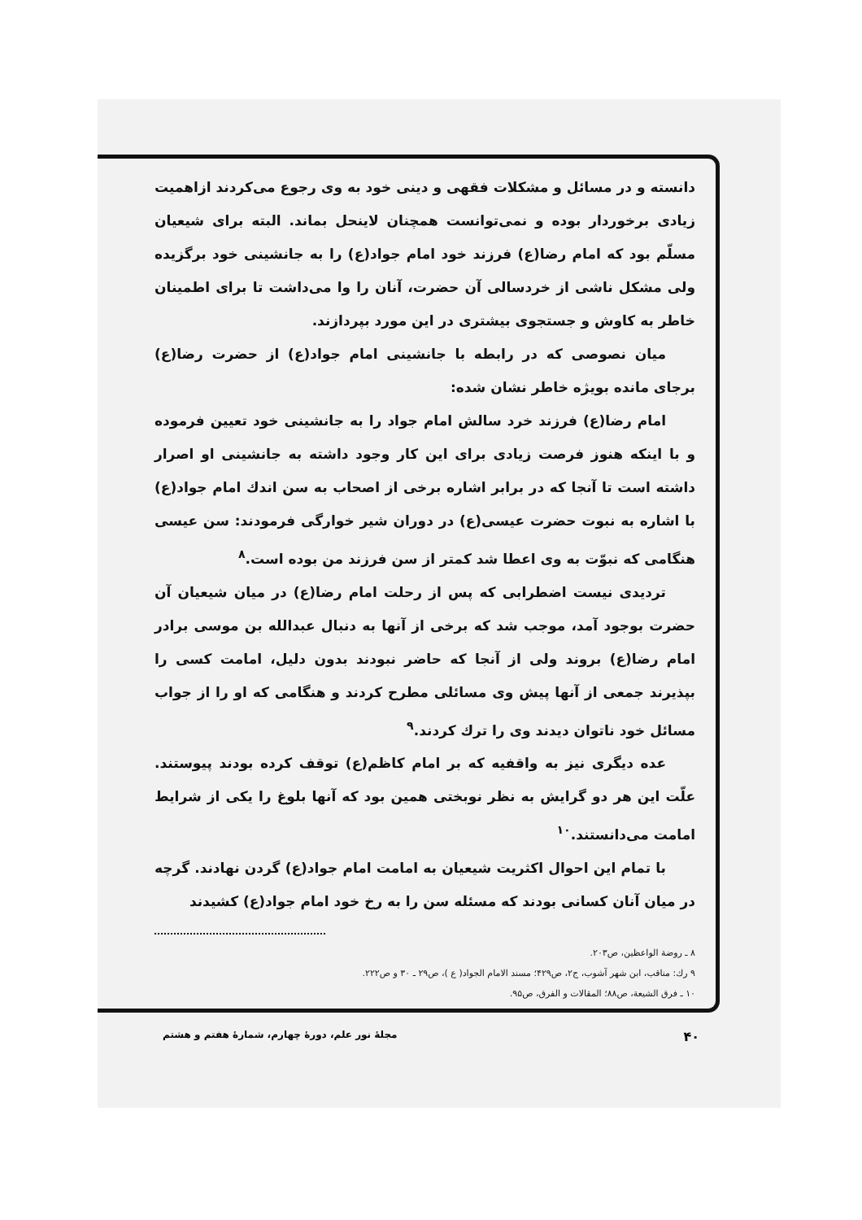دانسته و در مسائل و مشکلات فقهی و دینی خود به وی رجوع می‌کردند ازاهمیت زیادی برخوردار بوده و نمی‌توانست همچنان لاینحل بماند. البته برای شیعیان مسلّم بود که امام رضا(ع) فرزند خود امام جواد(ع) را به جانشینی خود برگزیده ولی مشکل ناشی از خردسالی آن حضرت، آنان را وا می‌داشت تا برای اطمینان خاطر به کاوش و جستجوی بیشتری در این مورد بپردازند.
میان نصوصی که در رابطه با جانشینی امام جواد(ع) از حضرت رضا(ع) برجای مانده بویژه خاطر نشان شده:
امام رضا(ع) فرزند خرد سالش امام جواد را به جانشینی خود تعیین فرموده و با اینکه هنوز فرصت زیادی برای این کار وجود داشته به جانشینی او اصرار داشته است تا آنجا که در برابر اشاره برخی از اصحاب به سن اندك امام جواد(ع) با اشاره به نبوت حضرت عیسی(ع) در دوران شیر خوارگی فرمودند: سن عیسی هنگامی که نبوّت به وی اعطا شد کمتر از سن فرزند من بوده است.<sup>۸</sup>
تردیدی نیست اضطرابی که پس از رحلت امام رضا(ع) در میان شیعیان آن حضرت بوجود آمد، موجب شد که برخی از آنها به دنبال عبدالله بن موسی برادر امام رضا(ع) بروند ولی از آنجا که حاضر نبودند بدون دلیل، امامت کسی را بپذیرند جمعی از آنها پیش وی مسائلی مطرح کردند و هنگامی که او را از جواب مسائل خود ناتوان دیدند وی را ترك کردند.<sup>۹</sup>
عده دیگری نیز به واقفیه که بر امام کاظم(ع) توقف کرده بودند پیوستند. علّت این هر دو گرایش به نظر نوبختی همین بود که آنها بلوغ را یکی از شرایط امامت می‌دانستند.<sup>۱۰</sup>
با تمام این احوال اکثریت شیعیان به امامت امام جواد(ع) گردن نهادند. گرچه در میان آنان کسانی بودند که مسئله سن را به رخ خود امام جواد(ع) کشیدند
۸ ـ روضة الواعظین، ص۲۰۳.
۹ رك: مناقب، ابن شهر آشوب، ج۲، ص۴۲۹؛ مسند الامام الجواد( ع )، ص۲۹ ـ ۳۰ و ص۲۲۲.
۱۰ ـ فرق الشیعة، ص۸۸؛ المقالات و الفرق، ص۹۵.
۴۰ مجلهٔ نور علم، دورهٔ چهارم، شمارهٔ هفتم و هشتم